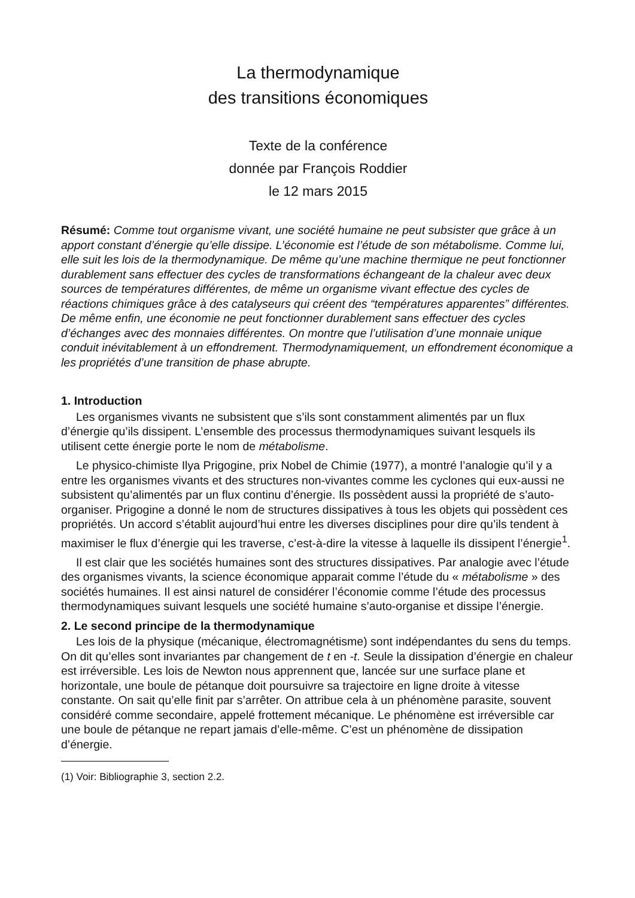La thermodynamique
des transitions économiques
Texte de la conférence
donnée par François Roddier
le 12 mars 2015
Résumé: Comme tout organisme vivant, une société humaine ne peut subsister que grâce à un apport constant d’énergie qu’elle dissipe. L’économie est l’étude de son métabolisme. Comme lui, elle suit les lois de la thermodynamique. De même qu’une machine thermique ne peut fonctionner durablement sans effectuer des cycles de transformations échangeant de la chaleur avec deux sources de températures différentes, de même un organisme vivant effectue des cycles de réactions chimiques grâce à des catalyseurs qui créent des “températures apparentes” différentes. De même enfin, une économie ne peut fonctionner durablement sans effectuer des cycles d’échanges avec des monnaies différentes. On montre que l’utilisation d’une monnaie unique conduit inévitablement à un effondrement. Thermodynamiquement, un effondrement économique a les propriétés d’une transition de phase abrupte.
1. Introduction
Les organismes vivants ne subsistent que s’ils sont constamment alimentés par un flux d’énergie qu’ils dissipent. L’ensemble des processus thermodynamiques suivant lesquels ils utilisent cette énergie porte le nom de métabolisme.
Le physico-chimiste Ilya Prigogine, prix Nobel de Chimie (1977), a montré l’analogie qu’il y a entre les organismes vivants et des structures non-vivantes comme les cyclones qui eux-aussi ne subsistent qu’alimentés par un flux continu d’énergie. Ils possèdent aussi la propriété de s’auto-organiser. Prigogine a donné le nom de structures dissipatives à tous les objets qui possèdent ces propriétés. Un accord s’établit aujourd’hui entre les diverses disciplines pour dire qu’ils tendent à maximiser le flux d’énergie qui les traverse, c’est-à-dire la vitesse à laquelle ils dissipent l’énergie<sup>1</sup>.
Il est clair que les sociétés humaines sont des structures dissipatives. Par analogie avec l’étude des organismes vivants, la science économique apparait comme l’étude du « métabolisme » des sociétés humaines. Il est ainsi naturel de considérer l’économie comme l’étude des processus thermodynamiques suivant lesquels une société humaine s’auto-organise et dissipe l’énergie.
2. Le second principe de la thermodynamique
Les lois de la physique (mécanique, électromagnétisme) sont indépendantes du sens du temps. On dit qu’elles sont invariantes par changement de t en -t. Seule la dissipation d’énergie en chaleur est irréversible. Les lois de Newton nous apprennent que, lancée sur une surface plane et horizontale, une boule de pétanque doit poursuivre sa trajectoire en ligne droite à vitesse constante. On sait qu’elle finit par s’arrêter. On attribue cela à un phénomène parasite, souvent considéré comme secondaire, appelé frottement mécanique. Le phénomène est irréversible car une boule de pétanque ne repart jamais d’elle-même. C’est un phénomène de dissipation d’énergie.
(1) Voir: Bibliographie 3, section 2.2.